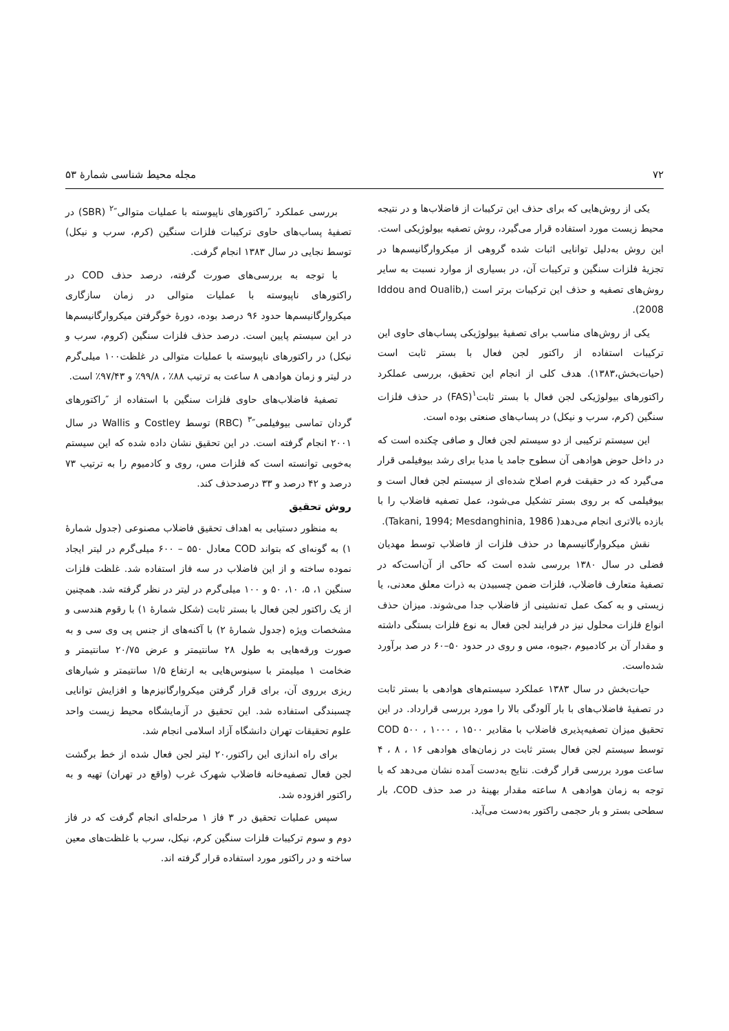۷۲ مجله محیط شناسی شمارهٔ ۵۳
یکی از روش‌هایی که برای حذف این ترکیبات از فاضلاب‌ها و در نتیجه محیط زیست مورد استفاده قرار می‌گیرد، روش تصفیه بیولوژیکی است. این روش به‌دلیل توانایی اثبات شده گروهی از میکروارگانیسم‌ها در تجزیهٔ فلزات سنگین و ترکیبات آن، در بسیاری از موارد نسبت به سایر روش‌های تصفیه و حذف این ترکیبات برتر است (Iddou and Oualib, 2008).
یکی از روش‌های مناسب برای تصفیهٔ بیولوژیکی پساب‌های حاوی این ترکیبات استفاده از راکتور لجن فعال با بستر ثابت است (حیات‌بخش،۱۳۸۳). هدف کلی از انجام این تحقیق، بررسی عملکرد راکتورهای بیولوژیکی لجن فعال با بستر ثابت<sup>۱</sup>(FAS) در حذف فلزات سنگین (کرم، سرب و نیکل) در پساب‌های صنعتی بوده است.
این سیستم ترکیبی از دو سیستم لجن فعال و صافی چکنده است که در داخل حوض هوادهی آن سطوح جامد یا مدیا برای رشد بیوفیلمی قرار می‌گیرد که در حقیقت فرم اصلاح شده‌ای از سیستم لجن فعال است و بیوفیلمی که بر روی بستر تشکیل می‌شود، عمل تصفیه فاضلاب را با بازده بالاتری انجام می‌دهد( Takani, 1994; Mesdanghinia, 1986).
نقش میکروارگانیسم‌ها در حذف فلزات از فاضلاب توسط مهدیان فضلی در سال ۱۳۸۰ بررسی شده است که حاکی از آن‌است‌که در تصفیهٔ متعارف فاضلاب، فلزات ضمن چسبیدن به ذرات معلق معدنی، یا زیستی و به کمک عمل ته‌نشینی از فاضلاب جدا می‌شوند. میزان حذف انواع فلزات محلول نیز در فرایند لجن فعال به نوع فلزات بستگی داشته و مقدار آن بر کادمیوم ،جیوه، مس و روی در حدود ۵۰–۶۰ در صد برآورد شده‌است.
حیات‌بخش در سال ۱۳۸۳ عملکرد سیستم‌های هوادهی با بستر ثابت در تصفیهٔ فاضلاب‌های با بار آلودگی بالا را مورد بررسی قرارداد. در این تحقیق میزان تصفیه‌پذیری فاضلاب با مقادیر COD ۵۰۰ ، ۱۰۰۰ ، ۱۵۰۰ توسط سیستم لجن فعال بستر ثابت در زمان‌های هوادهی ۱۶ ، ۸ ، ۴ ساعت مورد بررسی قرار گرفت. نتایج به‌دست آمده نشان می‌دهد که با توجه به زمان هوادهی ۸ ساعته مقدار بهینهٔ در صد حذف COD، بار سطحی بستر و بار حجمی راکتور به‌دست می‌آید.
بررسی عملکرد ″راکتورهای ناپیوسته با عملیات متوالی″<sup>۲</sup> (SBR) در تصفیهٔ پساب‌های حاوی ترکیبات فلزات سنگین (کرم، سرب و نیکل) توسط نجایی در سال ۱۳۸۳ انجام گرفت.
با توجه به بررسی‌های صورت گرفته، درصد حذف COD در راکتورهای ناپیوسته با عملیات متوالی در زمان سازگاری میکروارگانیسم‌ها حدود ۹۶ درصد بوده، دورهٔ خوگرفتن میکروارگانیسم‌ها در این سیستم پایین است. درصد حذف فلزات سنگین (کروم، سرب و نیکل) در راکتورهای ناپیوسته با عملیات متوالی در غلظت۱۰۰ میلی‌گرم در لیتر و زمان هوادهی ۸ ساعت به ترتیب ۸۸٪ ، ۹۹/۸٪ و ۹۷/۴۳٪ است.
تصفیهٔ فاضلاب‌های حاوی فلزات سنگین با استفاده از ″راکتورهای گردان تماسی بیوفیلمی″<sup>۳</sup> (RBC) توسط Costley و Wallis در سال ۲۰۰۱ انجام گرفته است. در این تحقیق نشان داده شده که این سیستم به‌خوبی توانسته است که فلزات مس، روی و کادمیوم را به ترتیب ۷۳ درصد و ۴۲ درصد و ۳۳ درصدحذف کند.
روش تحقیق
به منظور دستیابی به اهداف تحقیق فاضلاب مصنوعی (جدول شمارهٔ ۱) به گونه‌ای که بتواند COD معادل ۵۵۰ – ۶۰۰ میلی‌گرم در لیتر ایجاد نموده ساخته و از این فاضلاب در سه فاز استفاده شد. غلظت فلزات سنگین ۱، ۵، ۱۰، ۵۰ و ۱۰۰ میلی‌گرم در لیتر در نظر گرفته شد. همچنین از یک راکتور لجن فعال با بستر ثابت (شکل شمارهٔ ۱) با رقوم هندسی و مشخصات ویژه (جدول شمارهٔ ۲) با آکنه‌های از جنس پی وی سی و به صورت ورقه‌هایی به طول ۲۸ سانتیمتر و عرض ۲۰/۷۵ سانتیمتر و ضخامت ۱ میلیمتر با سینوس‌هایی به ارتفاع ۱/۵ سانتیمتر و شیارهای ریزی برروی آن، برای قرار گرفتن میکروارگانیزم‌ها و افزایش توانایی چسبندگی استفاده شد. این تحقیق در آزمایشگاه محیط زیست واحد علوم تحقیقات تهران دانشگاه آزاد اسلامی انجام شد.
برای راه اندازی این راکتور،۲۰ لیتر لجن فعال شده از خط برگشت لجن فعال تصفیه‌خانه فاضلاب شهرک غرب (واقع در تهران) تهیه و به راکتور افزوده شد.
سپس عملیات تحقیق در ۳ فاز ۱ مرحله‌ای انجام گرفت که در فاز دوم و سوم ترکیبات فلزات سنگین کرم، نیکل، سرب با غلظت‌های معین ساخته و در راکتور مورد استفاده قرار گرفته اند.